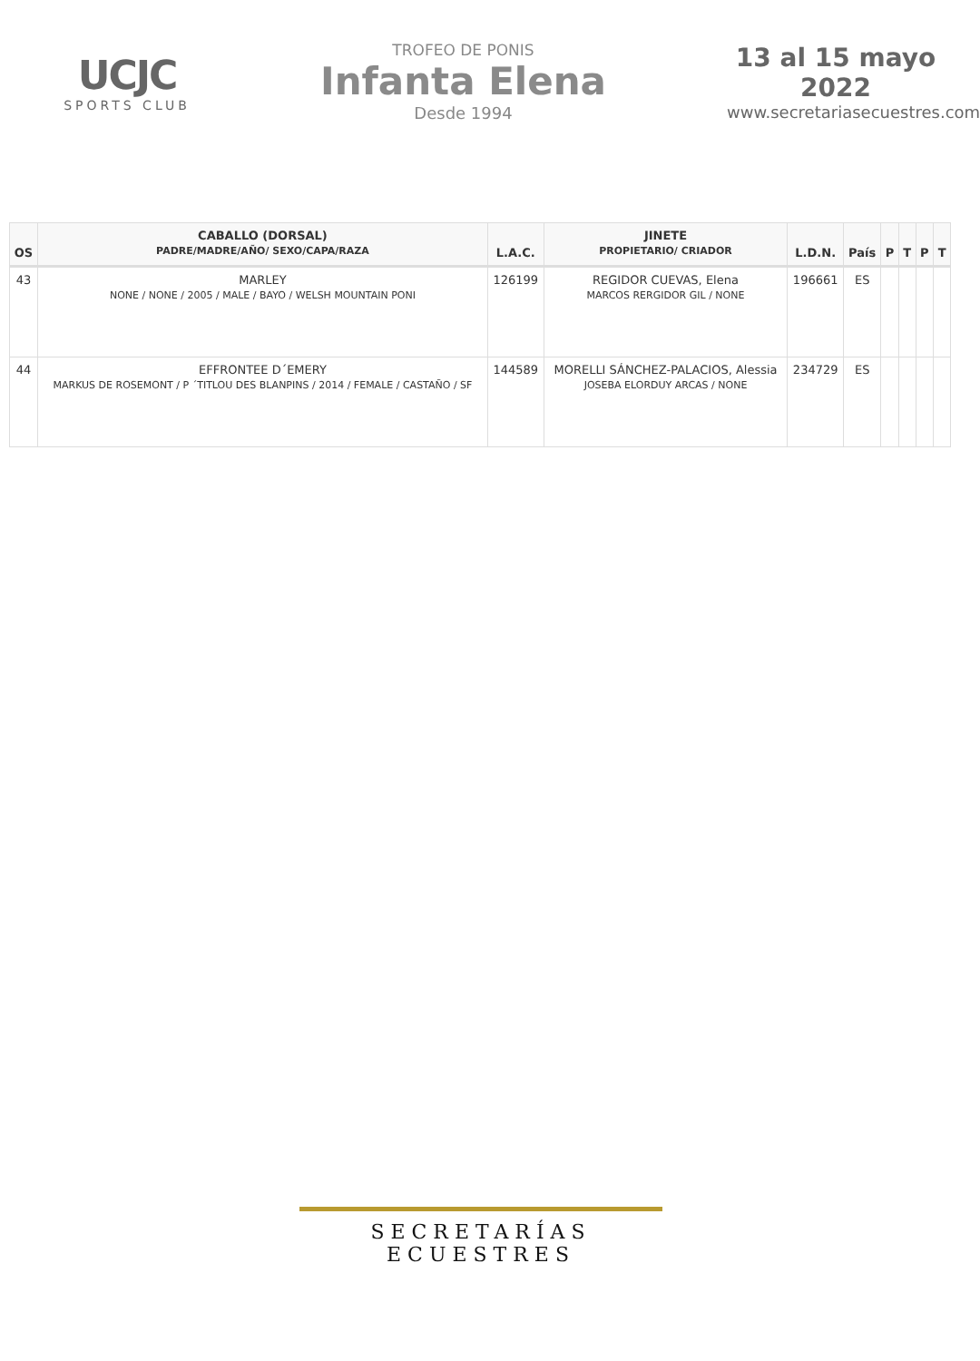UCJC
SPORTS CLUB
TROFEO DE PONIS
Infanta Elena
Desde 1994
13 al 15 mayo 2022
www.secretariasecuestres.com
| OS | CABALLO (DORSAL) PADRE/MADRE/AÑO/ SEXO/CAPA/RAZA | L.A.C. | JINETE PROPIETARIO/ CRIADOR | L.D.N. | País | P | T | P | T |
| --- | --- | --- | --- | --- | --- | --- | --- | --- | --- |
| 43 | MARLEY NONE / NONE / 2005 / MALE / BAYO / WELSH MOUNTAIN PONI | 126199 | REGIDOR CUEVAS, Elena MARCOS RERGIDOR GIL / NONE | 196661 | ES | | | | |
| 44 | EFFRONTEE D´EMERY MARKUS DE ROSEMONT / P ´TITLOU DES BLANPINS / 2014 / FEMALE / CASTAÑO / SF | 144589 | MORELLI SÁNCHEZ-PALACIOS, Alessia JOSEBA ELORDUY ARCAS / NONE | 234729 | ES | | | | |
SECRETARÍAS ECUESTRES